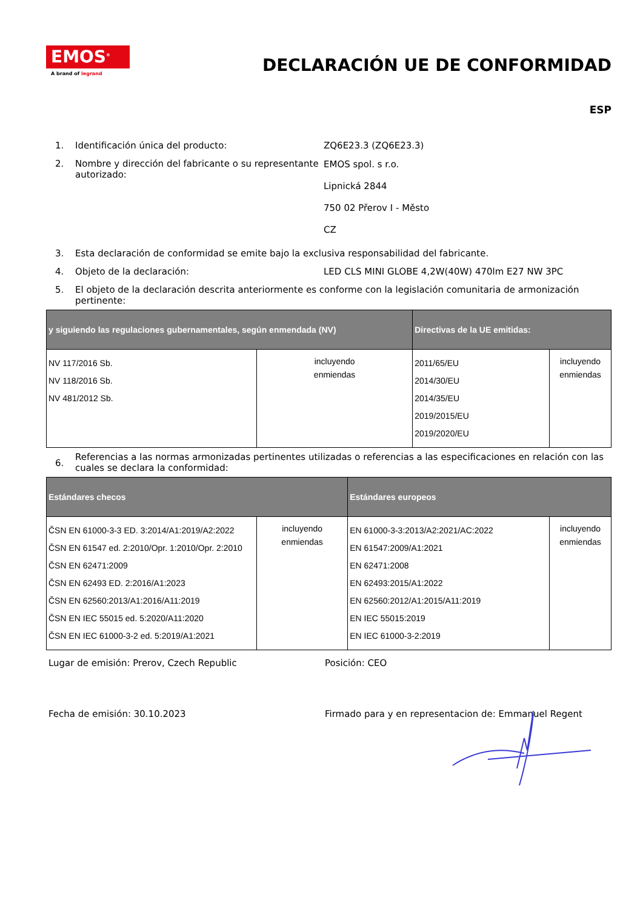EMOS<sup>®</sup>
A brand of legrand
DECLARACIÓN UE DE CONFORMIDAD
ESP
1. Identificación única del producto: ZQ6E23.3 (ZQ6E23.3)
2. Nombre y dirección del fabricante o su representante autorizado:
EMOS spol. s r.o.
Lipnická 2844
750 02 Přerov I - Město
CZ
3. Esta declaración de conformidad se emite bajo la exclusiva responsabilidad del fabricante.
4. Objeto de la declaración: LED CLS MINI GLOBE 4,2W(40W) 470lm E27 NW 3PC
5. El objeto de la declaración descrita anteriormente es conforme con la legislación comunitaria de armonización pertinente:
| y siguiendo las regulaciones gubernamentales, según enmendada (NV) | | Directivas de la UE emitidas: | |
| --- | --- | --- | --- |
| NV 117/2016 Sb. NV 118/2016 Sb. NV 481/2012 Sb. | incluyendo enmiendas | 2011/65/EU 2014/30/EU 2014/35/EU 2019/2015/EU 2019/2020/EU | incluyendo enmiendas |
6.
Referencias a las normas armonizadas pertinentes utilizadas o referencias a las especificaciones en relación con las cuales se declara la conformidad:
| Estándares checos | | Estándares europeos | |
| --- | --- | --- | --- |
| ČSN EN 61000-3-3 ED. 3:2014/A1:2019/A2:2022 ČSN EN 61547 ed. 2:2010/Opr. 1:2010/Opr. 2:2010 ČSN EN 62471:2009 ČSN EN 62493 ED. 2:2016/A1:2023 ČSN EN 62560:2013/A1:2016/A11:2019 ČSN EN IEC 55015 ed. 5:2020/A11:2020 ČSN EN IEC 61000-3-2 ed. 5:2019/A1:2021 | incluyendo enmiendas | EN 61000-3-3:2013/A2:2021/AC:2022 EN 61547:2009/A1:2021 EN 62471:2008 EN 62493:2015/A1:2022 EN 62560:2012/A1:2015/A11:2019 EN IEC 55015:2019 EN IEC 61000-3-2:2019 | incluyendo enmiendas |
Lugar de emisión: Prerov, Czech Republic Posición: CEO
Fecha de emisión: 30.10.2023 Firmado para y en representacion de: Emmanuel Regent